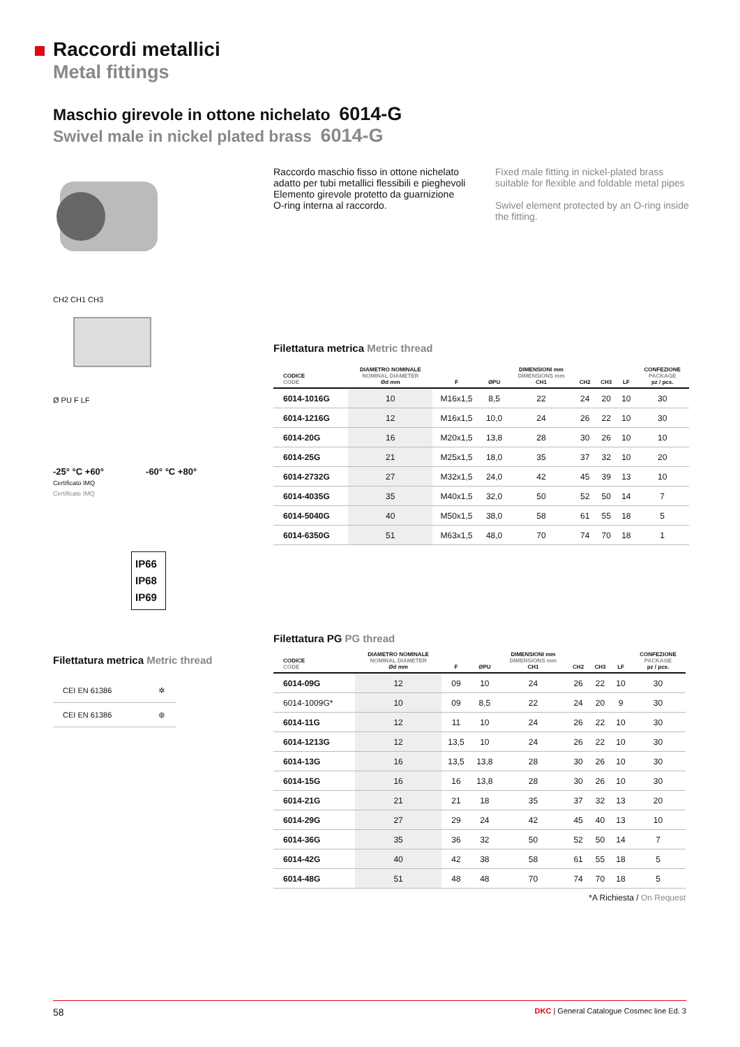Raccordi metallici
Metal fittings
Maschio girevole in ottone nichelato 6014-G
Swivel male in nickel plated brass 6014-G
CH2 CH1 CH3
Ø PU F LF
-25° °C +60°
Certificato IMQ
Certificate IMQ
-60° °C +80°
IP66
IP68
IP69
Filettatura metrica Metric thread
| CEI EN 61386 | ✲ |
| CEI EN 61386 | ⊛ |
Raccordo maschio fisso in ottone nichelato adatto per tubi metallici flessibili e pieghevoli
Elemento girevole protetto da guarnizione O-ring interna al raccordo.
Fixed male fitting in nickel-plated brass suitable for flexible and foldable metal pipes
Swivel element protected by an O-ring inside the fitting.
Filettatura metrica Metric thread
| CODICE CODE | DIAMETRO NOMINALE NOMINAL DIAMETER Ød mm | F | ØPU | DIMENSIONI mm DIMENSIONS mm CH1 | CH2 | CH3 | LF | CONFEZIONE PACKAGE pz / pcs. |
| --- | --- | --- | --- | --- | --- | --- | --- | --- |
| 6014-1016G | 10 | M16x1,5 | 8,5 | 22 | 24 | 20 | 10 | 30 |
| 6014-1216G | 12 | M16x1,5 | 10,0 | 24 | 26 | 22 | 10 | 30 |
| 6014-20G | 16 | M20x1,5 | 13,8 | 28 | 30 | 26 | 10 | 10 |
| 6014-25G | 21 | M25x1,5 | 18,0 | 35 | 37 | 32 | 10 | 20 |
| 6014-2732G | 27 | M32x1,5 | 24,0 | 42 | 45 | 39 | 13 | 10 |
| 6014-4035G | 35 | M40x1,5 | 32,0 | 50 | 52 | 50 | 14 | 7 |
| 6014-5040G | 40 | M50x1,5 | 38,0 | 58 | 61 | 55 | 18 | 5 |
| 6014-6350G | 51 | M63x1,5 | 48,0 | 70 | 74 | 70 | 18 | 1 |
Filettatura PG PG thread
| CODICE CODE | DIAMETRO NOMINALE NOMINAL DIAMETER Ød mm | F | ØPU | DIMENSIONI mm DIMENSIONS mm CH1 | CH2 | CH3 | LF | CONFEZIONE PACKAGE pz / pcs. |
| --- | --- | --- | --- | --- | --- | --- | --- | --- |
| 6014-09G | 12 | 09 | 10 | 24 | 26 | 22 | 10 | 30 |
| 6014-1009G* | 10 | 09 | 8,5 | 22 | 24 | 20 | 9 | 30 |
| 6014-11G | 12 | 11 | 10 | 24 | 26 | 22 | 10 | 30 |
| 6014-1213G | 12 | 13,5 | 10 | 24 | 26 | 22 | 10 | 30 |
| 6014-13G | 16 | 13,5 | 13,8 | 28 | 30 | 26 | 10 | 30 |
| 6014-15G | 16 | 16 | 13,8 | 28 | 30 | 26 | 10 | 30 |
| 6014-21G | 21 | 21 | 18 | 35 | 37 | 32 | 13 | 20 |
| 6014-29G | 27 | 29 | 24 | 42 | 45 | 40 | 13 | 10 |
| 6014-36G | 35 | 36 | 32 | 50 | 52 | 50 | 14 | 7 |
| 6014-42G | 40 | 42 | 38 | 58 | 61 | 55 | 18 | 5 |
| 6014-48G | 51 | 48 | 48 | 70 | 74 | 70 | 18 | 5 |
*A Richiesta / On Request
58 DKC | General Catalogue Cosmec line Ed. 3